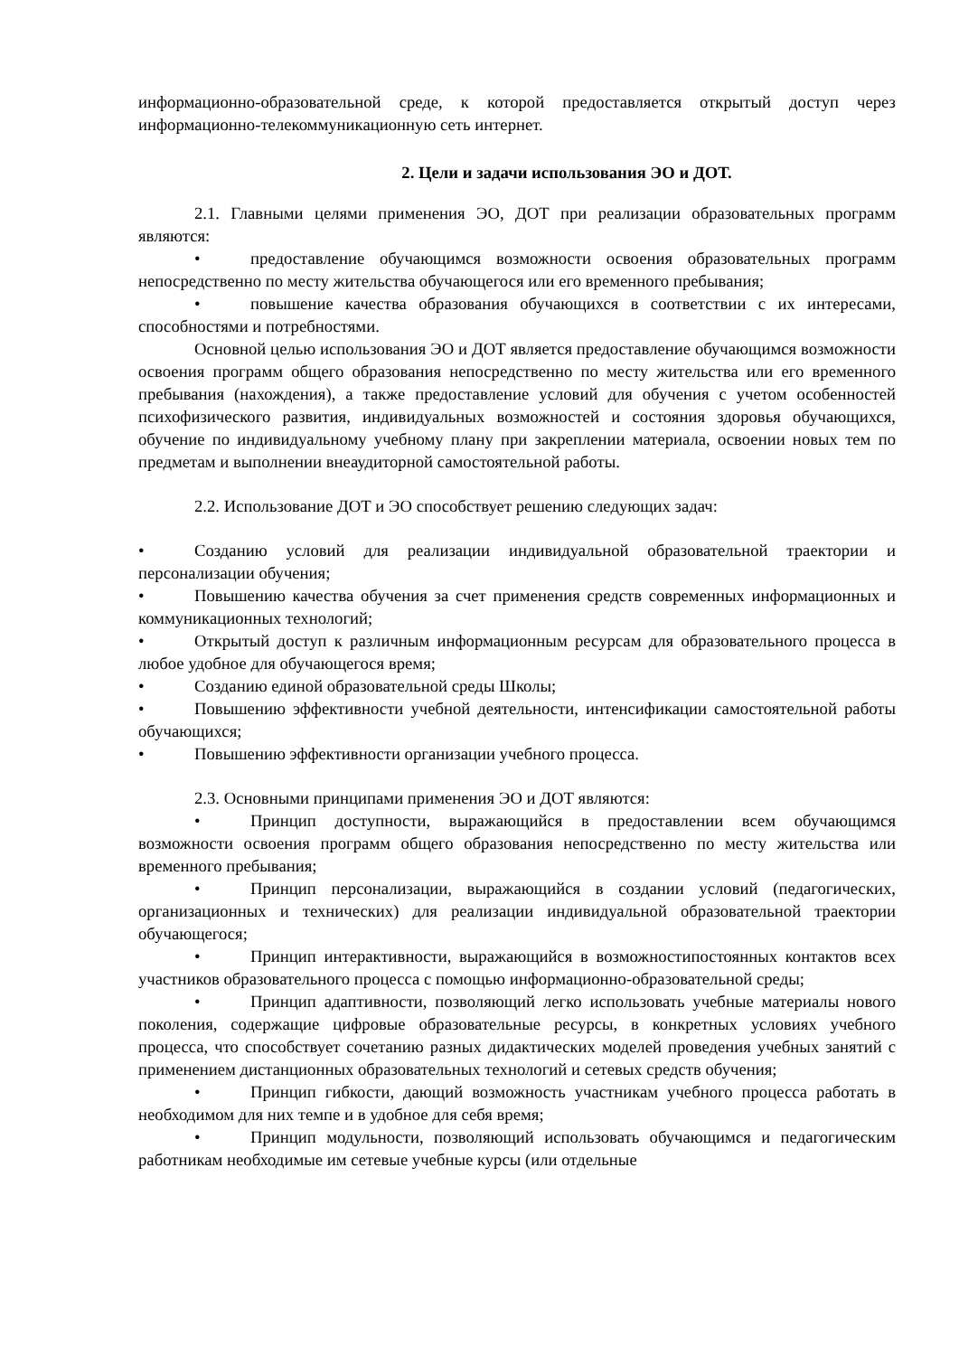информационно-образовательной среде, к которой предоставляется открытый доступ через информационно-телекоммуникационную сеть интернет.
2. Цели и задачи использования ЭО и ДОТ.
2.1. Главными целями применения ЭО, ДОТ при реализации образовательных программ являются:
• предоставление обучающимся возможности освоения образовательных программ непосредственно по месту жительства обучающегося или его временного пребывания;
• повышение качества образования обучающихся в соответствии с их интересами, способностями и потребностями.
Основной целью использования ЭО и ДОТ является предоставление обучающимся возможности освоения программ общего образования непосредственно по месту жительства или его временного пребывания (нахождения), а также предоставление условий для обучения с учетом особенностей психофизического развития, индивидуальных возможностей и состояния здоровья обучающихся, обучение по индивидуальному учебному плану при закреплении материала, освоении новых тем по предметам и выполнении внеаудиторной самостоятельной работы.
2.2. Использование ДОТ и ЭО способствует решению следующих задач:
• Созданию условий для реализации индивидуальной образовательной траектории и персонализации обучения;
• Повышению качества обучения за счет применения средств современных информационных и коммуникационных технологий;
• Открытый доступ к различным информационным ресурсам для образовательного процесса в любое удобное для обучающегося время;
• Созданию единой образовательной среды Школы;
• Повышению эффективности учебной деятельности, интенсификации самостоятельной работы обучающихся;
• Повышению эффективности организации учебного процесса.
2.3. Основными принципами применения ЭО и ДОТ являются:
• Принцип доступности, выражающийся в предоставлении всем обучающимся возможности освоения программ общего образования непосредственно по месту жительства или временного пребывания;
• Принцип персонализации, выражающийся в создании условий (педагогических, организационных и технических) для реализации индивидуальной образовательной траектории обучающегося;
• Принцип интерактивности, выражающийся в возможностипостоянных контактов всех участников образовательного процесса с помощью информационно-образовательной среды;
• Принцип адаптивности, позволяющий легко использовать учебные материалы нового поколения, содержащие цифровые образовательные ресурсы, в конкретных условиях учебного процесса, что способствует сочетанию разных дидактических моделей проведения учебных занятий с применением дистанционных образовательных технологий и сетевых средств обучения;
• Принцип гибкости, дающий возможность участникам учебного процесса работать в необходимом для них темпе и в удобное для себя время;
• Принцип модульности, позволяющий использовать обучающимся и педагогическим работникам необходимые им сетевые учебные курсы (или отдельные